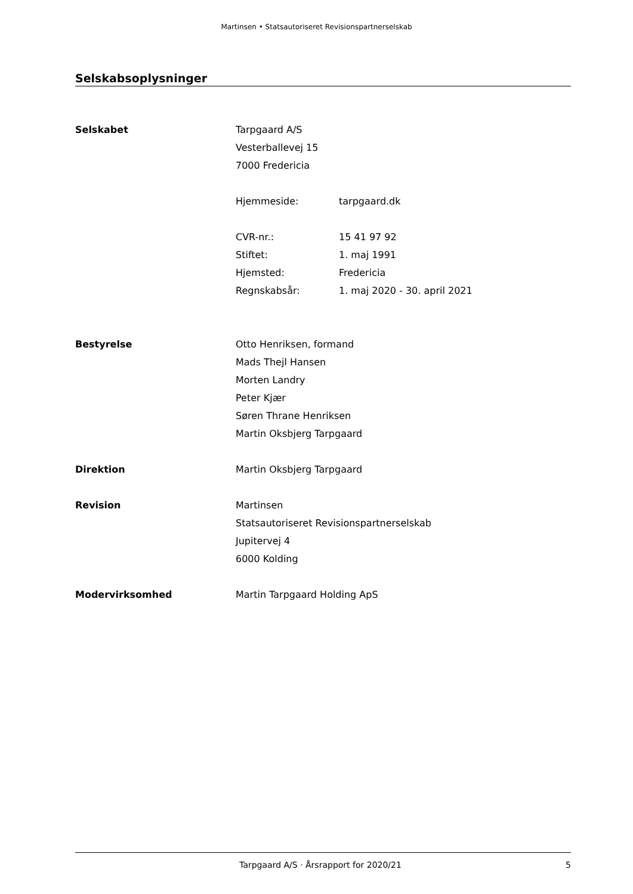Martinsen • Statsautoriseret Revisionspartnerselskab
Selskabsoplysninger
Selskabet Tarpgaard A/S
Vesterballevej 15
7000 Fredericia
Hjemmeside: tarpgaard.dk
CVR-nr.: 15 41 97 92
Stiftet: 1. maj 1991
Hjemsted: Fredericia
Regnskabsår: 1. maj 2020 - 30. april 2021
Bestyrelse Otto Henriksen, formand
Mads Thejl Hansen
Morten Landry
Peter Kjær
Søren Thrane Henriksen
Martin Oksbjerg Tarpgaard
Direktion Martin Oksbjerg Tarpgaard
Revision Martinsen
Statsautoriseret Revisionspartnerselskab
Jupitervej 4
6000 Kolding
Modervirksomhed Martin Tarpgaard Holding ApS
Tarpgaard A/S · Årsrapport for 2020/21 5